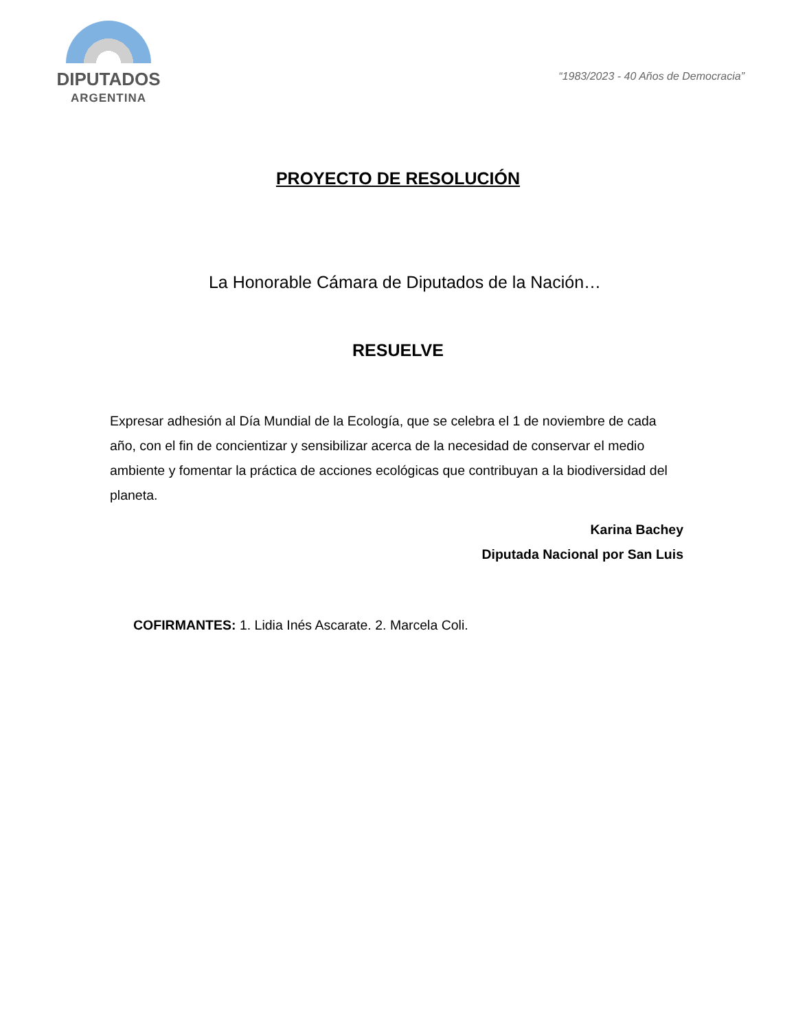DIPUTADOS
ARGENTINA
“1983/2023 - 40 Años de Democracia”
PROYECTO DE RESOLUCIÓN
La Honorable Cámara de Diputados de la Nación…
RESUELVE
Expresar adhesión al Día Mundial de la Ecología, que se celebra el 1 de noviembre de cada año, con el fin de concientizar y sensibilizar acerca de la necesidad de conservar el medio ambiente y fomentar la práctica de acciones ecológicas que contribuyan a la biodiversidad del planeta.
Karina Bachey
Diputada Nacional por San Luis
COFIRMANTES: 1. Lidia Inés Ascarate. 2. Marcela Coli.